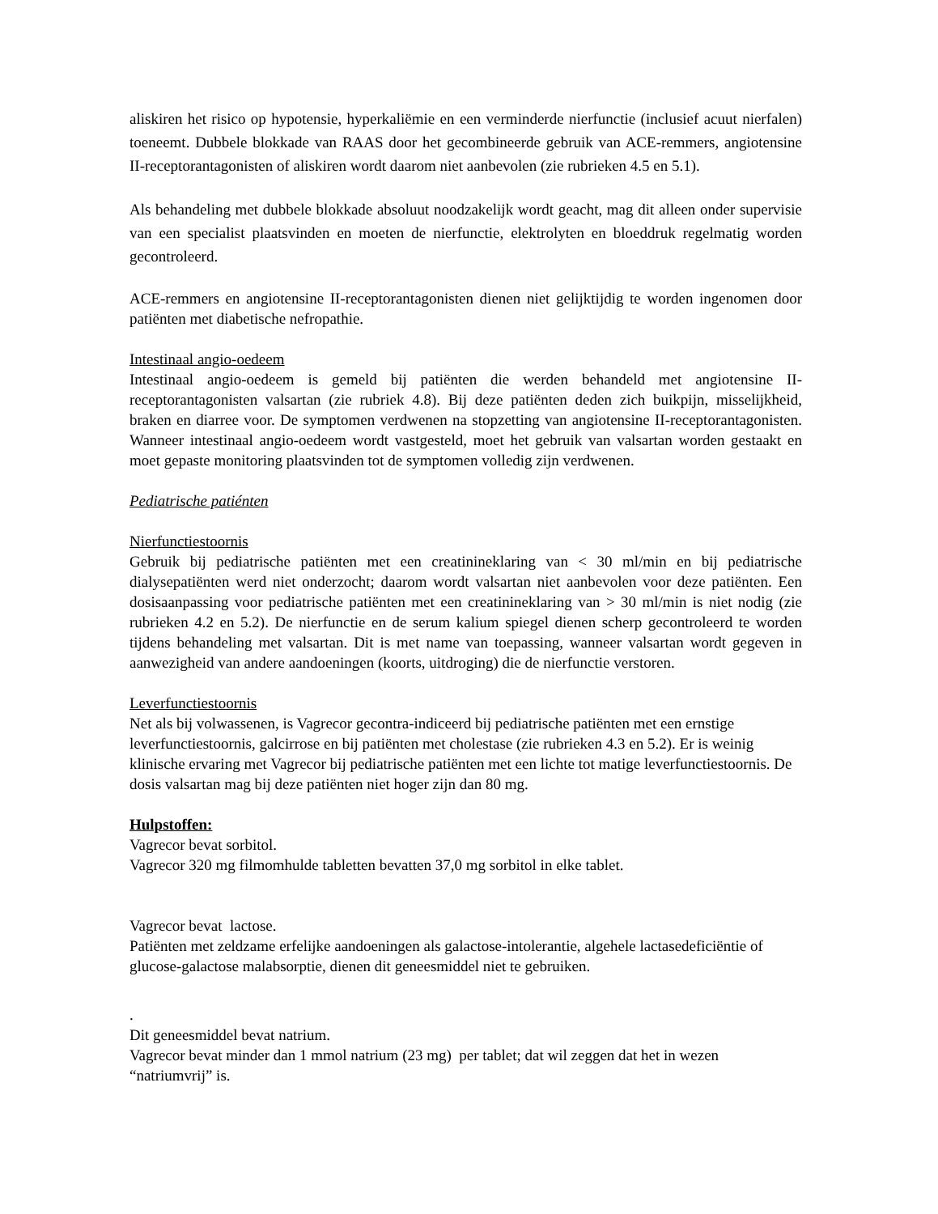aliskiren het risico op hypotensie, hyperkaliëmie en een verminderde nierfunctie (inclusief acuut nierfalen) toeneemt. Dubbele blokkade van RAAS door het gecombineerde gebruik van ACE-remmers, angiotensine II-receptorantagonisten of aliskiren wordt daarom niet aanbevolen (zie rubrieken 4.5 en 5.1).
Als behandeling met dubbele blokkade absoluut noodzakelijk wordt geacht, mag dit alleen onder supervisie van een specialist plaatsvinden en moeten de nierfunctie, elektrolyten en bloeddruk regelmatig worden gecontroleerd.
ACE-remmers en angiotensine II-receptorantagonisten dienen niet gelijktijdig te worden ingenomen door patiënten met diabetische nefropathie.
Intestinaal angio-oedeem
Intestinaal angio-oedeem is gemeld bij patiënten die werden behandeld met angiotensine II-receptorantagonisten valsartan (zie rubriek 4.8). Bij deze patiënten deden zich buikpijn, misselijkheid, braken en diarree voor. De symptomen verdwenen na stopzetting van angiotensine II-receptorantagonisten. Wanneer intestinaal angio-oedeem wordt vastgesteld, moet het gebruik van valsartan worden gestaakt en moet gepaste monitoring plaatsvinden tot de symptomen volledig zijn verdwenen.
Pediatrische patiénten
Nierfunctiestoornis
Gebruik bij pediatrische patiënten met een creatinineklaring van < 30 ml/min en bij pediatrische dialysepatiënten werd niet onderzocht; daarom wordt valsartan niet aanbevolen voor deze patiënten. Een dosisaanpassing voor pediatrische patiënten met een creatinineklaring van > 30 ml/min is niet nodig (zie rubrieken 4.2 en 5.2). De nierfunctie en de serum kalium spiegel dienen scherp gecontroleerd te worden tijdens behandeling met valsartan. Dit is met name van toepassing, wanneer valsartan wordt gegeven in aanwezigheid van andere aandoeningen (koorts, uitdroging) die de nierfunctie verstoren.
Leverfunctiestoornis
Net als bij volwassenen, is Vagrecor gecontra-indiceerd bij pediatrische patiënten met een ernstige leverfunctiestoornis, galcirrose en bij patiënten met cholestase (zie rubrieken 4.3 en 5.2). Er is weinig klinische ervaring met Vagrecor bij pediatrische patiënten met een lichte tot matige leverfunctiestoornis. De dosis valsartan mag bij deze patiënten niet hoger zijn dan 80 mg.
Hulpstoffen:
Vagrecor bevat sorbitol.
Vagrecor 320 mg filmomhulde tabletten bevatten 37,0 mg sorbitol in elke tablet.
Vagrecor bevat lactose.
Patiënten met zeldzame erfelijke aandoeningen als galactose-intolerantie, algehele lactasedeficiëntie of glucose-galactose malabsorptie, dienen dit geneesmiddel niet te gebruiken.
.
Dit geneesmiddel bevat natrium.
Vagrecor bevat minder dan 1 mmol natrium (23 mg) per tablet; dat wil zeggen dat het in wezen “natriumvrij” is.